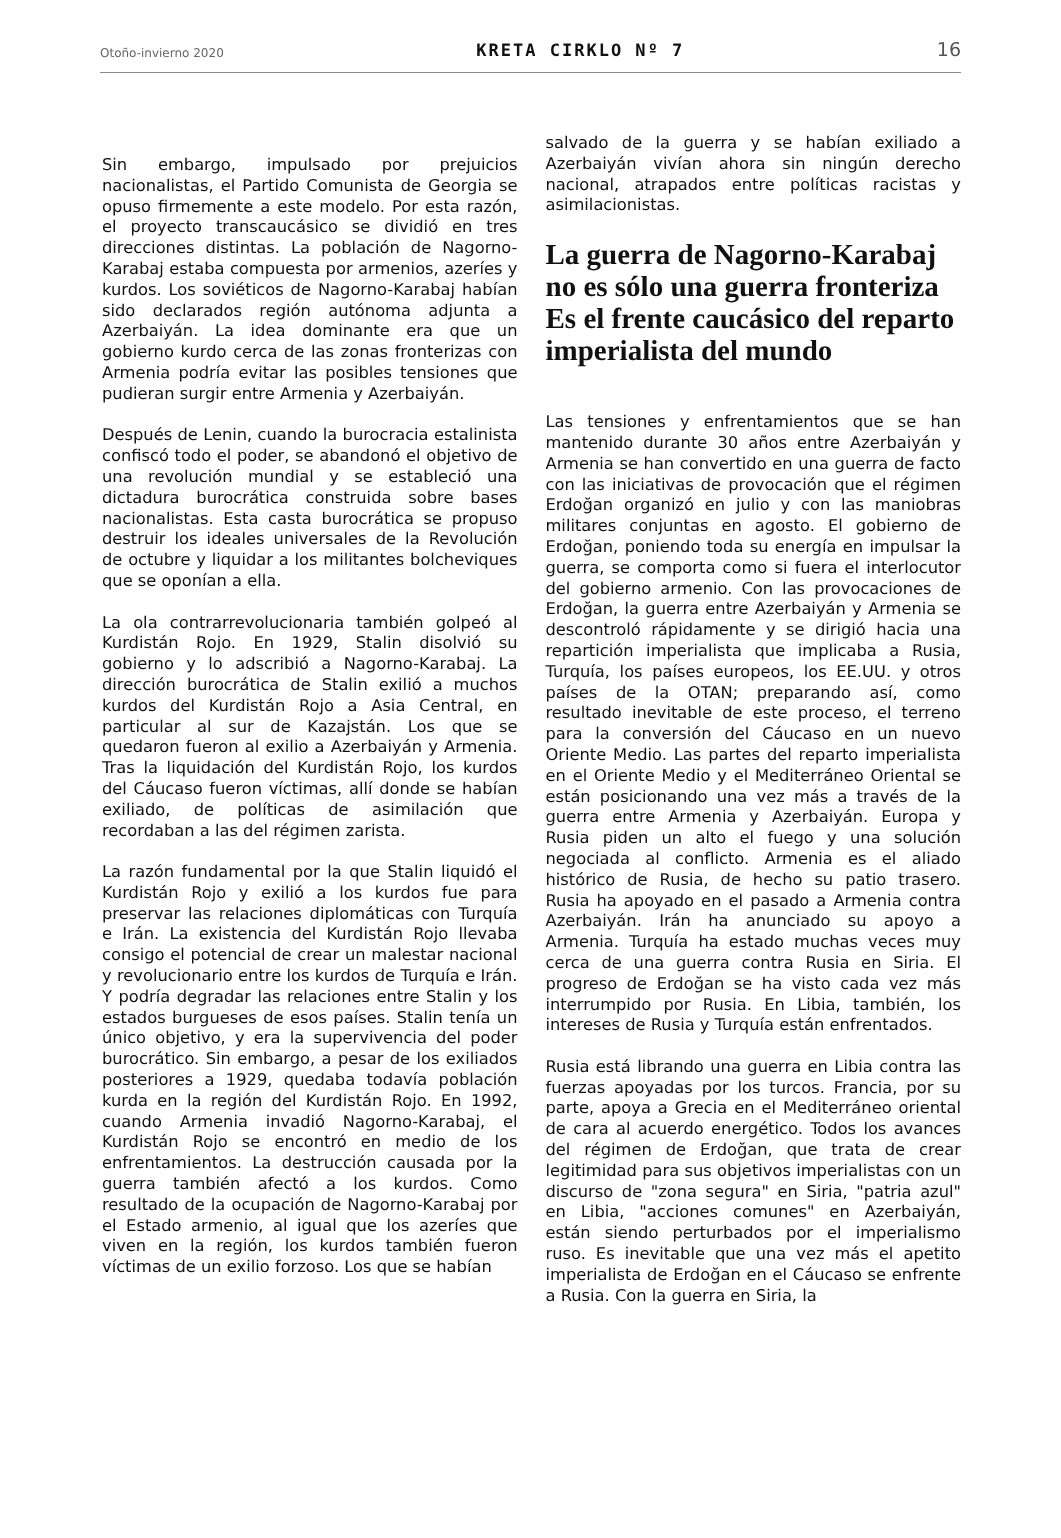Otoño-invierno 2020 KRETA CIRKLO Nº 7 16
Sin embargo, impulsado por prejuicios nacionalistas, el Partido Comunista de Georgia se opuso firmemente a este modelo. Por esta razón, el proyecto transcaucásico se dividió en tres direcciones distintas. La población de Nagorno-Karabaj estaba compuesta por armenios, azeríes y kurdos. Los soviéticos de Nagorno-Karabaj habían sido declarados región autónoma adjunta a Azerbaiyán. La idea dominante era que un gobierno kurdo cerca de las zonas fronterizas con Armenia podría evitar las posibles tensiones que pudieran surgir entre Armenia y Azerbaiyán.
Después de Lenin, cuando la burocracia estalinista confiscó todo el poder, se abandonó el objetivo de una revolución mundial y se estableció una dictadura burocrática construida sobre bases nacionalistas. Esta casta burocrática se propuso destruir los ideales universales de la Revolución de octubre y liquidar a los militantes bolcheviques que se oponían a ella.
La ola contrarrevolucionaria también golpeó al Kurdistán Rojo. En 1929, Stalin disolvió su gobierno y lo adscribió a Nagorno-Karabaj. La dirección burocrática de Stalin exilió a muchos kurdos del Kurdistán Rojo a Asia Central, en particular al sur de Kazajstán. Los que se quedaron fueron al exilio a Azerbaiyán y Armenia. Tras la liquidación del Kurdistán Rojo, los kurdos del Cáucaso fueron víctimas, allí donde se habían exiliado, de políticas de asimilación que recordaban a las del régimen zarista.
La razón fundamental por la que Stalin liquidó el Kurdistán Rojo y exilió a los kurdos fue para preservar las relaciones diplomáticas con Turquía e Irán. La existencia del Kurdistán Rojo llevaba consigo el potencial de crear un malestar nacional y revolucionario entre los kurdos de Turquía e Irán. Y podría degradar las relaciones entre Stalin y los estados burgueses de esos países. Stalin tenía un único objetivo, y era la supervivencia del poder burocrático. Sin embargo, a pesar de los exiliados posteriores a 1929, quedaba todavía población kurda en la región del Kurdistán Rojo. En 1992, cuando Armenia invadió Nagorno-Karabaj, el Kurdistán Rojo se encontró en medio de los enfrentamientos. La destrucción causada por la guerra también afectó a los kurdos. Como resultado de la ocupación de Nagorno-Karabaj por el Estado armenio, al igual que los azeríes que viven en la región, los kurdos también fueron víctimas de un exilio forzoso. Los que se habían
salvado de la guerra y se habían exiliado a Azerbaiyán vivían ahora sin ningún derecho nacional, atrapados entre políticas racistas y asimilacionistas.
La guerra de Nagorno-Karabaj no es sólo una guerra fronteriza Es el frente caucásico del reparto imperialista del mundo
Las tensiones y enfrentamientos que se han mantenido durante 30 años entre Azerbaiyán y Armenia se han convertido en una guerra de facto con las iniciativas de provocación que el régimen Erdoğan organizó en julio y con las maniobras militares conjuntas en agosto. El gobierno de Erdoğan, poniendo toda su energía en impulsar la guerra, se comporta como si fuera el interlocutor del gobierno armenio. Con las provocaciones de Erdoğan, la guerra entre Azerbaiyán y Armenia se descontroló rápidamente y se dirigió hacia una repartición imperialista que implicaba a Rusia, Turquía, los países europeos, los EE.UU. y otros países de la OTAN; preparando así, como resultado inevitable de este proceso, el terreno para la conversión del Cáucaso en un nuevo Oriente Medio. Las partes del reparto imperialista en el Oriente Medio y el Mediterráneo Oriental se están posicionando una vez más a través de la guerra entre Armenia y Azerbaiyán. Europa y Rusia piden un alto el fuego y una solución negociada al conflicto. Armenia es el aliado histórico de Rusia, de hecho su patio trasero. Rusia ha apoyado en el pasado a Armenia contra Azerbaiyán. Irán ha anunciado su apoyo a Armenia. Turquía ha estado muchas veces muy cerca de una guerra contra Rusia en Siria. El progreso de Erdoğan se ha visto cada vez más interrumpido por Rusia. En Libia, también, los intereses de Rusia y Turquía están enfrentados.
Rusia está librando una guerra en Libia contra las fuerzas apoyadas por los turcos. Francia, por su parte, apoya a Grecia en el Mediterráneo oriental de cara al acuerdo energético. Todos los avances del régimen de Erdoğan, que trata de crear legitimidad para sus objetivos imperialistas con un discurso de "zona segura" en Siria, "patria azul" en Libia, "acciones comunes" en Azerbaiyán, están siendo perturbados por el imperialismo ruso. Es inevitable que una vez más el apetito imperialista de Erdoğan en el Cáucaso se enfrente a Rusia. Con la guerra en Siria, la